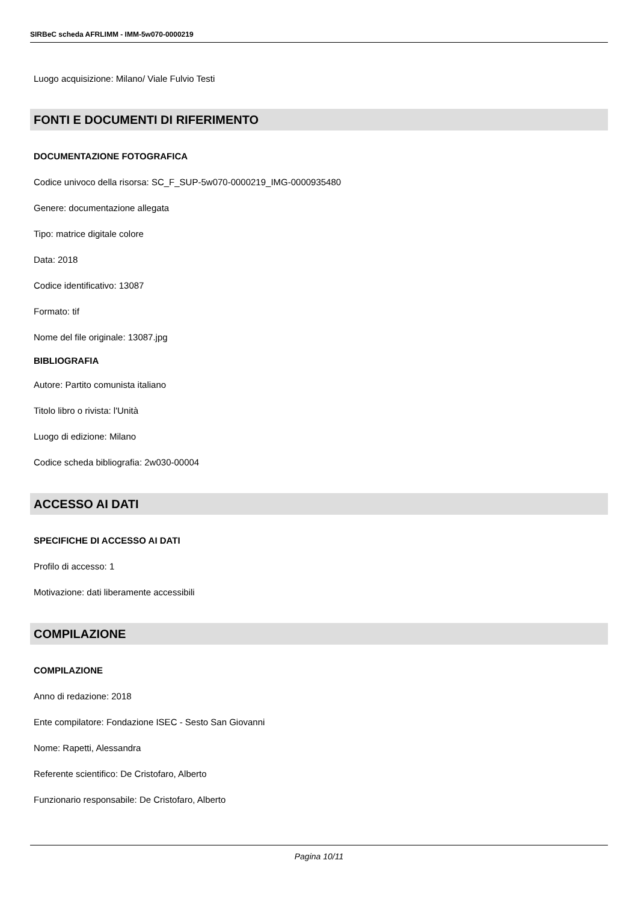SIRBeC scheda AFRLIMM - IMM-5w070-0000219
Luogo acquisizione: Milano/ Viale Fulvio Testi
FONTI E DOCUMENTI DI RIFERIMENTO
DOCUMENTAZIONE FOTOGRAFICA
Codice univoco della risorsa: SC_F_SUP-5w070-0000219_IMG-0000935480
Genere: documentazione allegata
Tipo: matrice digitale colore
Data: 2018
Codice identificativo: 13087
Formato: tif
Nome del file originale: 13087.jpg
BIBLIOGRAFIA
Autore: Partito comunista italiano
Titolo libro o rivista: l'Unità
Luogo di edizione: Milano
Codice scheda bibliografia: 2w030-00004
ACCESSO AI DATI
SPECIFICHE DI ACCESSO AI DATI
Profilo di accesso: 1
Motivazione: dati liberamente accessibili
COMPILAZIONE
COMPILAZIONE
Anno di redazione: 2018
Ente compilatore: Fondazione ISEC - Sesto San Giovanni
Nome: Rapetti, Alessandra
Referente scientifico: De Cristofaro, Alberto
Funzionario responsabile: De Cristofaro, Alberto
Pagina 10/11